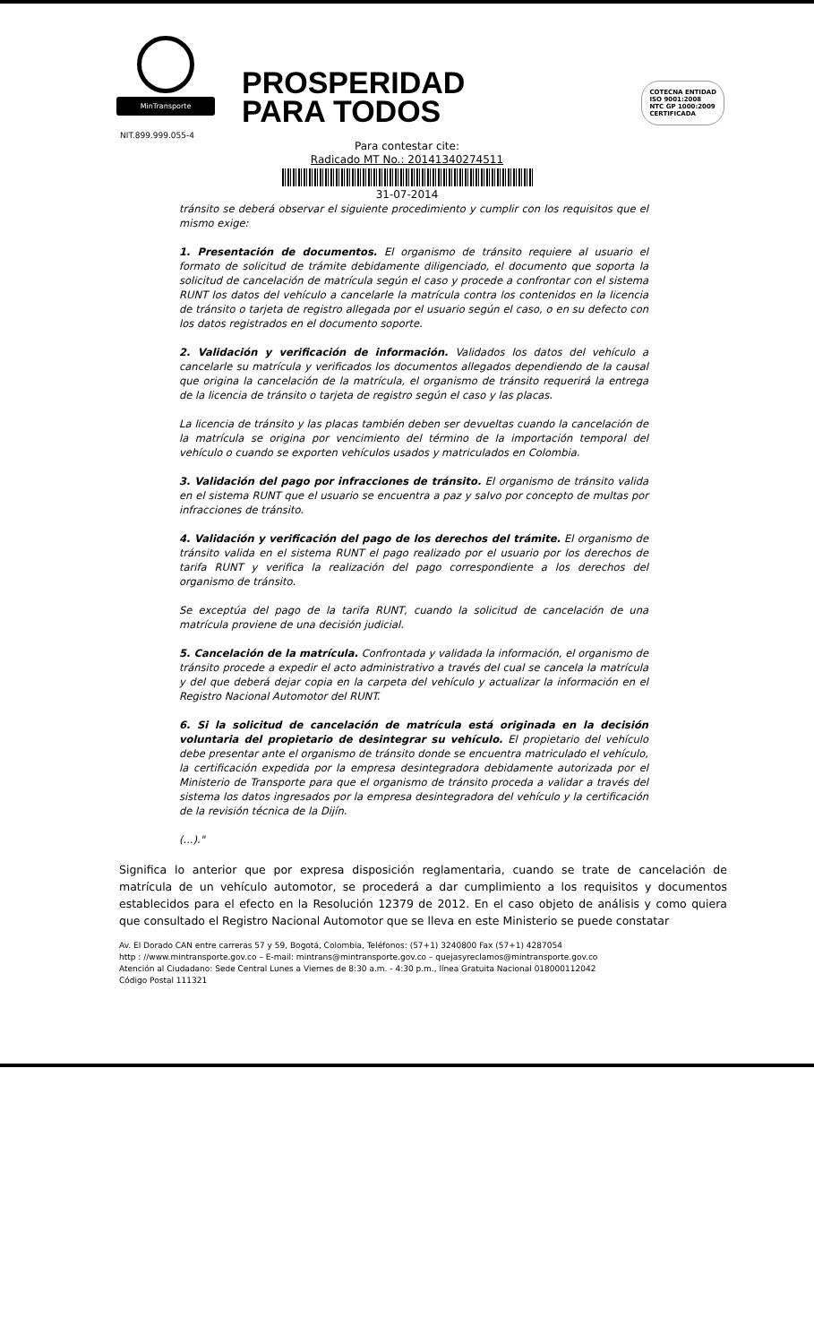MinTransporte
PROSPERIDAD
PARA TODOS
COTECNA ENTIDAD
ISO 9001:2008
NTC GP 1000:2009
CERTIFICADA
NIT.899.999.055-4
Para contestar cite:
Radicado MT No.: 20141340274511
31-07-2014
tránsito se deberá observar el siguiente procedimiento y cumplir con los requisitos que el mismo exige:
1. Presentación de documentos. El organismo de tránsito requiere al usuario el formato de solicitud de trámite debidamente diligenciado, el documento que soporta la solicitud de cancelación de matrícula según el caso y procede a confrontar con el sistema RUNT los datos del vehículo a cancelarle la matrícula contra los contenidos en la licencia de tránsito o tarjeta de registro allegada por el usuario según el caso, o en su defecto con los datos registrados en el documento soporte.
2. Validación y verificación de información. Validados los datos del vehículo a cancelarle su matrícula y verificados los documentos allegados dependiendo de la causal que origina la cancelación de la matrícula, el organismo de tránsito requerirá la entrega de la licencia de tránsito o tarjeta de registro según el caso y las placas.
La licencia de tránsito y las placas también deben ser devueltas cuando la cancelación de la matrícula se origina por vencimiento del término de la importación temporal del vehículo o cuando se exporten vehículos usados y matriculados en Colombia.
3. Validación del pago por infracciones de tránsito. El organismo de tránsito valida en el sistema RUNT que el usuario se encuentra a paz y salvo por concepto de multas por infracciones de tránsito.
4. Validación y verificación del pago de los derechos del trámite. El organismo de tránsito valida en el sistema RUNT el pago realizado por el usuario por los derechos de tarifa RUNT y verifica la realización del pago correspondiente a los derechos del organismo de tránsito.
Se exceptúa del pago de la tarifa RUNT, cuando la solicitud de cancelación de una matrícula proviene de una decisión judicial.
5. Cancelación de la matrícula. Confrontada y validada la información, el organismo de tránsito procede a expedir el acto administrativo a través del cual se cancela la matrícula y del que deberá dejar copia en la carpeta del vehículo y actualizar la información en el Registro Nacional Automotor del RUNT.
6. Si la solicitud de cancelación de matrícula está originada en la decisión voluntaria del propietario de desintegrar su vehículo. El propietario del vehículo debe presentar ante el organismo de tránsito donde se encuentra matriculado el vehículo, la certificación expedida por la empresa desintegradora debidamente autorizada por el Ministerio de Transporte para que el organismo de tránsito proceda a validar a través del sistema los datos ingresados por la empresa desintegradora del vehículo y la certificación de la revisión técnica de la Dijín.
(...)."
Significa lo anterior que por expresa disposición reglamentaria, cuando se trate de cancelación de matrícula de un vehículo automotor, se procederá a dar cumplimiento a los requisitos y documentos establecidos para el efecto en la Resolución 12379 de 2012. En el caso objeto de análisis y como quiera que consultado el Registro Nacional Automotor que se lleva en este Ministerio se puede constatar
Av. El Dorado CAN entre carreras 57 y 59, Bogotá, Colombia, Teléfonos: (57+1) 3240800 Fax (57+1) 4287054
http : //www.mintransporte.gov.co – E-mail: mintrans@mintransporte.gov.co – quejasyreclamos@mintransporte.gov.co
Atención al Ciudadano: Sede Central Lunes a Viernes de 8:30 a.m. - 4:30 p.m., línea Gratuita Nacional 018000112042
Código Postal 111321